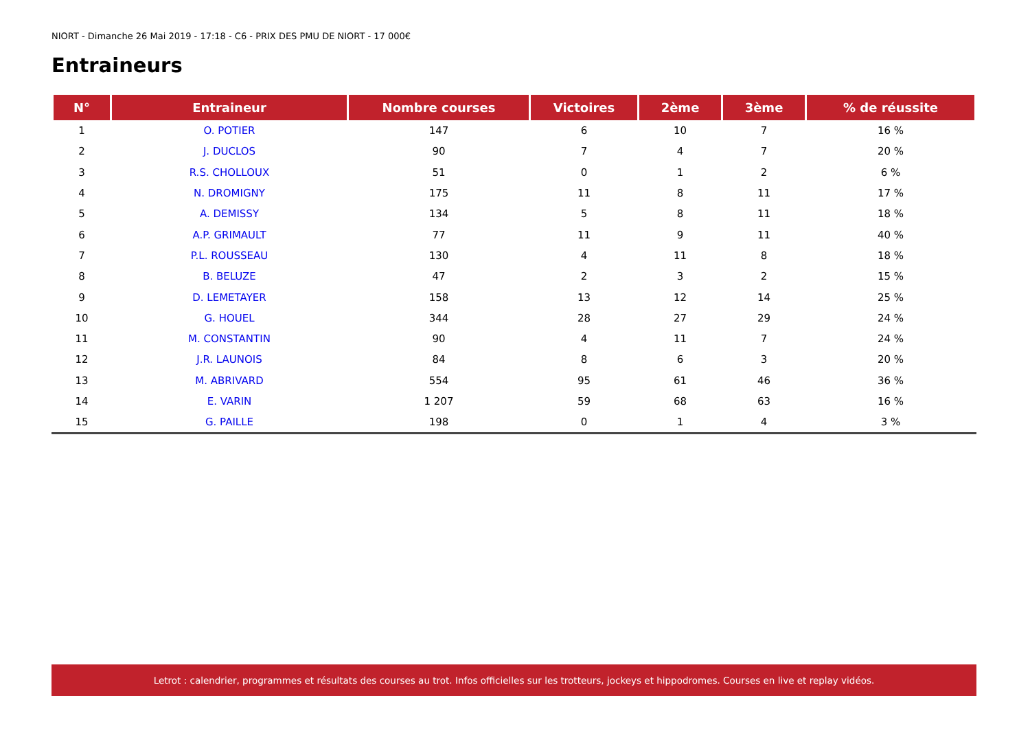NIORT - Dimanche 26 Mai 2019 - 17:18 - C6 - PRIX DES PMU DE NIORT - 17 000€
Entraineurs
| N° | Entraineur | Nombre courses | Victoires | 2ème | 3ème | % de réussite |
| --- | --- | --- | --- | --- | --- | --- |
| 1 | O. POTIER | 147 | 6 | 10 | 7 | 16 % |
| 2 | J. DUCLOS | 90 | 7 | 4 | 7 | 20 % |
| 3 | R.S. CHOLLOUX | 51 | 0 | 1 | 2 | 6 % |
| 4 | N. DROMIGNY | 175 | 11 | 8 | 11 | 17 % |
| 5 | A. DEMISSY | 134 | 5 | 8 | 11 | 18 % |
| 6 | A.P. GRIMAULT | 77 | 11 | 9 | 11 | 40 % |
| 7 | P.L. ROUSSEAU | 130 | 4 | 11 | 8 | 18 % |
| 8 | B. BELUZE | 47 | 2 | 3 | 2 | 15 % |
| 9 | D. LEMETAYER | 158 | 13 | 12 | 14 | 25 % |
| 10 | G. HOUEL | 344 | 28 | 27 | 29 | 24 % |
| 11 | M. CONSTANTIN | 90 | 4 | 11 | 7 | 24 % |
| 12 | J.R. LAUNOIS | 84 | 8 | 6 | 3 | 20 % |
| 13 | M. ABRIVARD | 554 | 95 | 61 | 46 | 36 % |
| 14 | E. VARIN | 1 207 | 59 | 68 | 63 | 16 % |
| 15 | G. PAILLE | 198 | 0 | 1 | 4 | 3 % |
Letrot : calendrier, programmes et résultats des courses au trot. Infos officielles sur les trotteurs, jockeys et hippodromes. Courses en live et replay vidéos.